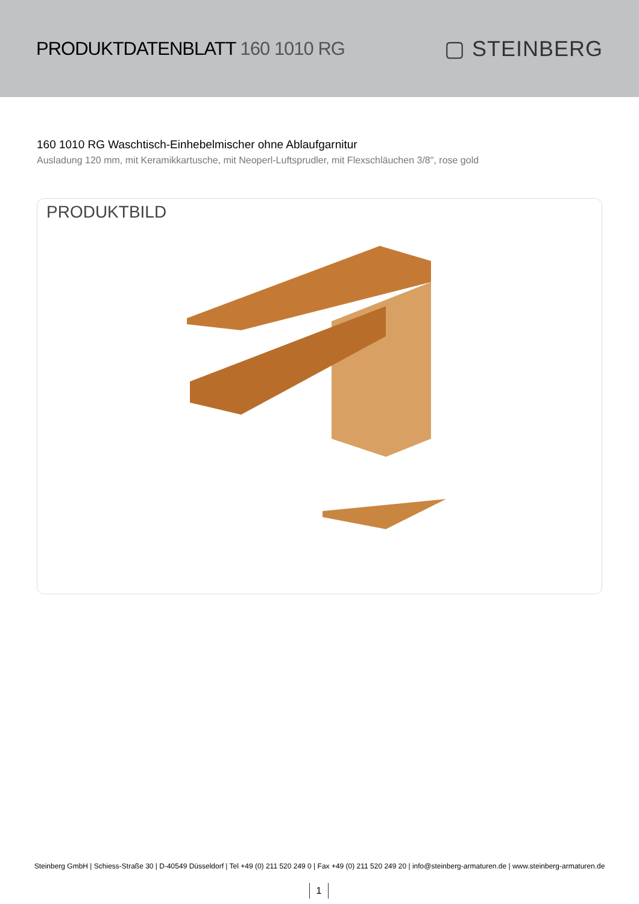PRODUKTDATENBLATT 160 1010 RG
▢ STEINBERG
160 1010 RG Waschtisch-Einhebelmischer ohne Ablaufgarnitur
Ausladung 120 mm, mit Keramikkartusche, mit Neoperl-Luftsprudler, mit Flexschläuchen 3/8", rose gold
PRODUKTBILD
Steinberg GmbH | Schiess-Straße 30 | D-40549 Düsseldorf | Tel +49 (0) 211 520 249 0 | Fax +49 (0) 211 520 249 20 | info@steinberg-armaturen.de | www.steinberg-armaturen.de
1